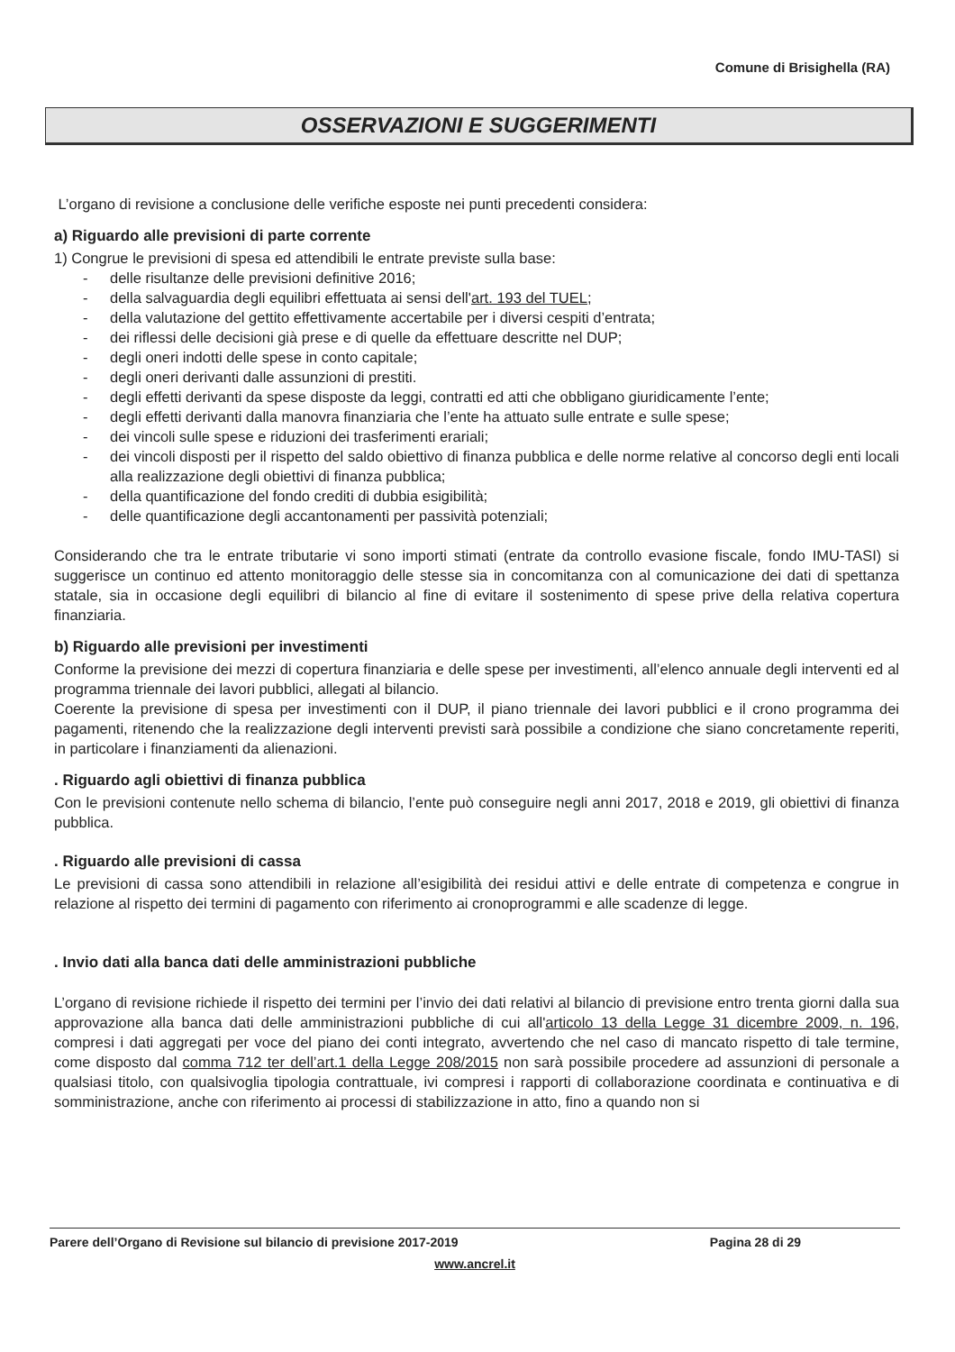Comune di Brisighella (RA)
OSSERVAZIONI E SUGGERIMENTI
L’organo di revisione a conclusione delle verifiche esposte nei punti precedenti considera:
a) Riguardo alle previsioni di parte corrente
1) Congrue le previsioni di spesa ed attendibili le entrate previste sulla base:
- delle risultanze delle previsioni definitive 2016;
- della salvaguardia degli equilibri effettuata ai sensi dell'art. 193 del TUEL;
- della valutazione del gettito effettivamente accertabile per i diversi cespiti d’entrata;
- dei riflessi delle decisioni già prese e di quelle da effettuare descritte nel DUP;
- degli oneri indotti delle spese in conto capitale;
- degli oneri derivanti dalle assunzioni di prestiti.
- degli effetti derivanti da spese disposte da leggi, contratti ed atti che obbligano giuridicamente l’ente;
- degli effetti derivanti dalla manovra finanziaria che l’ente ha attuato sulle entrate e sulle spese;
- dei vincoli sulle spese e riduzioni dei trasferimenti erariali;
- dei vincoli disposti per il rispetto del saldo obiettivo di finanza pubblica e delle norme relative al concorso degli enti locali alla realizzazione degli obiettivi di finanza pubblica;
- della quantificazione del fondo crediti di dubbia esigibilità;
- delle quantificazione degli accantonamenti per passività potenziali;
Considerando che tra le entrate tributarie vi sono importi stimati (entrate da controllo evasione fiscale, fondo IMU-TASI) si suggerisce un continuo ed attento monitoraggio delle stesse sia in concomitanza con al comunicazione dei dati di spettanza statale, sia in occasione degli equilibri di bilancio al fine di evitare il sostenimento di spese prive della relativa copertura finanziaria.
b) Riguardo alle previsioni per investimenti
Conforme la previsione dei mezzi di copertura finanziaria e delle spese per investimenti, all’elenco annuale degli interventi ed al programma triennale dei lavori pubblici, allegati al bilancio.
Coerente la previsione di spesa per investimenti con il DUP, il piano triennale dei lavori pubblici e il crono programma dei pagamenti, ritenendo che la realizzazione degli interventi previsti sarà possibile a condizione che siano concretamente reperiti, in particolare i finanziamenti da alienazioni.
. Riguardo agli obiettivi di finanza pubblica
Con le previsioni contenute nello schema di bilancio, l’ente può conseguire negli anni 2017, 2018 e 2019, gli obiettivi di finanza pubblica.
. Riguardo alle previsioni di cassa
Le previsioni di cassa sono attendibili in relazione all’esigibilità dei residui attivi e delle entrate di competenza e congrue in relazione al rispetto dei termini di pagamento con riferimento ai cronoprogrammi e alle scadenze di legge.
. Invio dati alla banca dati delle amministrazioni pubbliche
L’organo di revisione richiede il rispetto dei termini per l’invio dei dati relativi al bilancio di previsione entro trenta giorni dalla sua approvazione alla banca dati delle amministrazioni pubbliche di cui all'articolo 13 della Legge 31 dicembre 2009, n. 196, compresi i dati aggregati per voce del piano dei conti integrato, avvertendo che nel caso di mancato rispetto di tale termine, come disposto dal comma 712 ter dell’art.1 della Legge 208/2015 non sarà possibile procedere ad assunzioni di personale a qualsiasi titolo, con qualsivoglia tipologia contrattuale, ivi compresi i rapporti di collaborazione coordinata e continuativa e di somministrazione, anche con riferimento ai processi di stabilizzazione in atto, fino a quando non si
Parere dell’Organo di Revisione sul bilancio di previsione 2017-2019 Pagina 28 di 29
www.ancrel.it